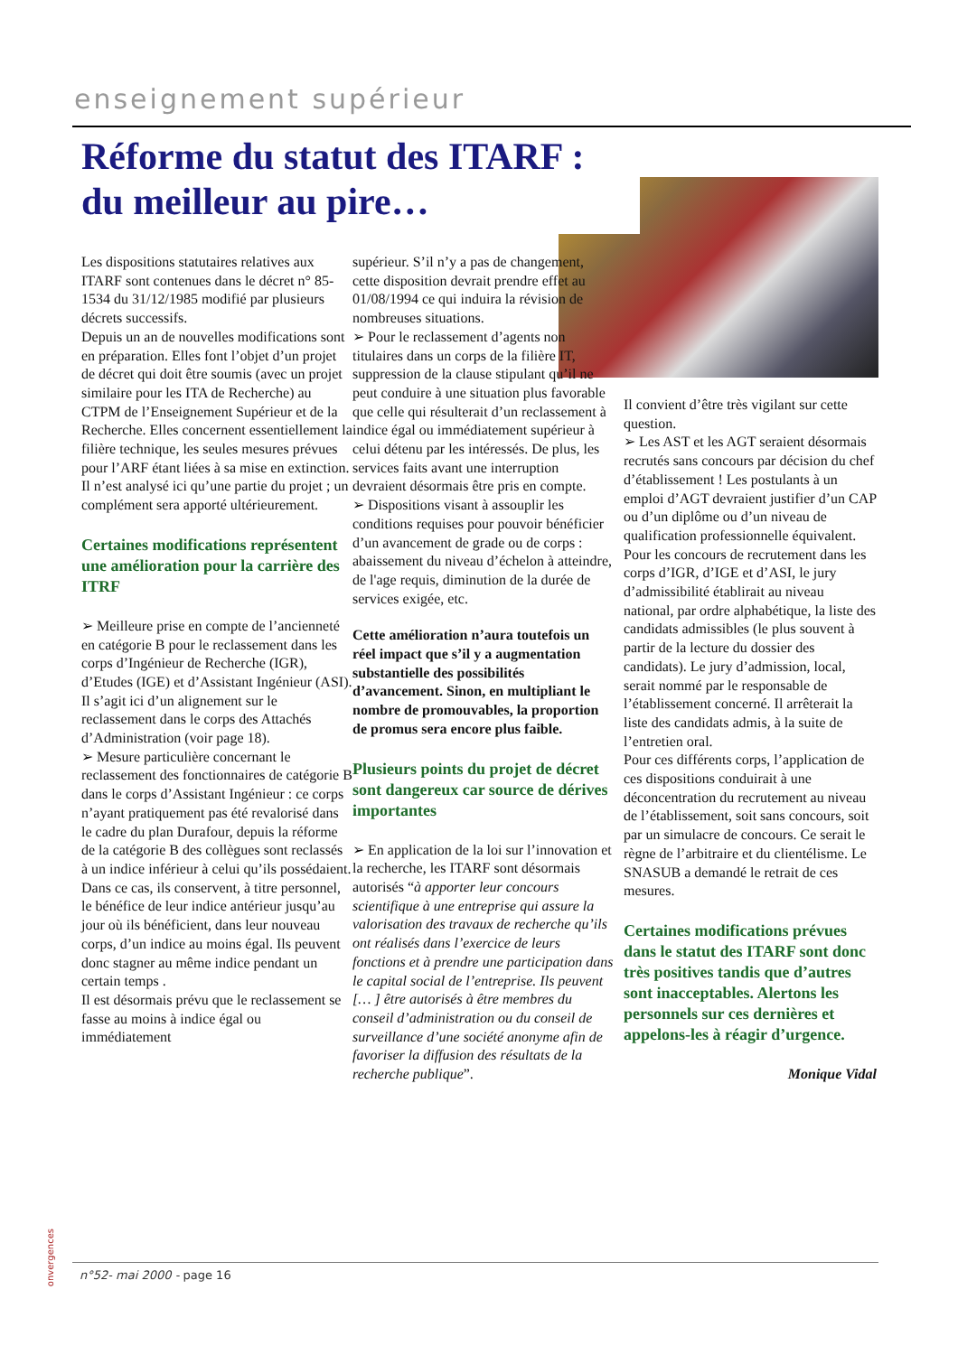enseignement supérieur
Réforme du statut des ITARF :
du meilleur au pire…
Les dispositions statutaires relatives aux ITARF sont contenues dans le décret n° 85-1534 du 31/12/1985 modifié par plusieurs décrets successifs.
Depuis un an de nouvelles modifications sont en préparation. Elles font l’objet d’un projet de décret qui doit être soumis (avec un projet similaire pour les ITA de Recherche) au CTPM de l’Enseignement Supérieur et de la Recherche. Elles concernent essentiellement la filière technique, les seules mesures prévues pour l’ARF étant liées à sa mise en extinction.
Il n’est analysé ici qu’une partie du projet ; un complément sera apporté ultérieurement.
Certaines modifications représentent une amélioration pour la carrière des ITRF
➢ Meilleure prise en compte de l’ancienneté en catégorie B pour le reclassement dans les corps d’Ingénieur de Recherche (IGR), d’Etudes (IGE) et d’Assistant Ingénieur (ASI). Il s’agit ici d’un alignement sur le reclassement dans le corps des Attachés d’Administration (voir page 18).
➢ Mesure particulière concernant le reclassement des fonctionnaires de catégorie B dans le corps d’Assistant Ingénieur : ce corps n’ayant pratiquement pas été revalorisé dans le cadre du plan Durafour, depuis la réforme de la catégorie B des collègues sont reclassés à un indice inférieur à celui qu’ils possédaient. Dans ce cas, ils conservent, à titre personnel, le bénéfice de leur indice antérieur jusqu’au jour où ils bénéficient, dans leur nouveau corps, d’un indice au moins égal. Ils peuvent donc stagner au même indice pendant un certain temps .
Il est désormais prévu que le reclassement se fasse au moins à indice égal ou immédiatement
supérieur. S’il n’y a pas de changement, cette disposition devrait prendre effet au 01/08/1994 ce qui induira la révision de nombreuses situations.
➢ Pour le reclassement d’agents non titulaires dans un corps de la filière IT, suppression de la clause stipulant qu’il ne peut conduire à une situation plus favorable que celle qui résulterait d’un reclassement à indice égal ou immédiatement supérieur à celui détenu par les intéressés. De plus, les services faits avant une interruption devraient désormais être pris en compte.
➢ Dispositions visant à assouplir les conditions requises pour pouvoir bénéficier d’un avancement de grade ou de corps : abaissement du niveau d’échelon à atteindre, de l'age requis, diminution de la durée de services exigée, etc.
Cette amélioration n’aura toutefois un réel impact que s’il y a augmentation substantielle des possibilités d’avancement. Sinon, en multipliant le nombre de promouvables, la proportion de promus sera encore plus faible.
Plusieurs points du projet de décret sont dangereux car source de dérives importantes
➢ En application de la loi sur l’innovation et la recherche, les ITARF sont désormais autorisés “à apporter leur concours scientifique à une entreprise qui assure la valorisation des travaux de recherche qu’ils ont réalisés dans l’exercice de leurs fonctions et à prendre une participation dans le capital social de l’entreprise. Ils peuvent [… ] être autorisés à être membres du conseil d’administration ou du conseil de surveillance d’une société anonyme afin de favoriser la diffusion des résultats de la recherche publique”.
Il convient d’être très vigilant sur cette question.
➢ Les AST et les AGT seraient désormais recrutés sans concours par décision du chef d’établissement ! Les postulants à un emploi d’AGT devraient justifier d’un CAP ou d’un diplôme ou d’un niveau de qualification professionnelle équivalent.
Pour les concours de recrutement dans les corps d’IGR, d’IGE et d’ASI, le jury d’admissibilité établirait au niveau national, par ordre alphabétique, la liste des candidats admissibles (le plus souvent à partir de la lecture du dossier des candidats). Le jury d’admission, local, serait nommé par le responsable de l’établissement concerné. Il arrêterait la liste des candidats admis, à la suite de l’entretien oral.
Pour ces différents corps, l’application de ces dispositions conduirait à une déconcentration du recrutement au niveau de l’établissement, soit sans concours, soit par un simulacre de concours. Ce serait le règne de l’arbitraire et du clientélisme. Le SNASUB a demandé le retrait de ces mesures.
Certaines modifications prévues dans le statut des ITARF sont donc très positives tandis que d’autres sont inacceptables. Alertons les personnels sur ces dernières et appelons-les à réagir d’urgence.
Monique Vidal
onvergences
n°52- mai 2000 - page 16